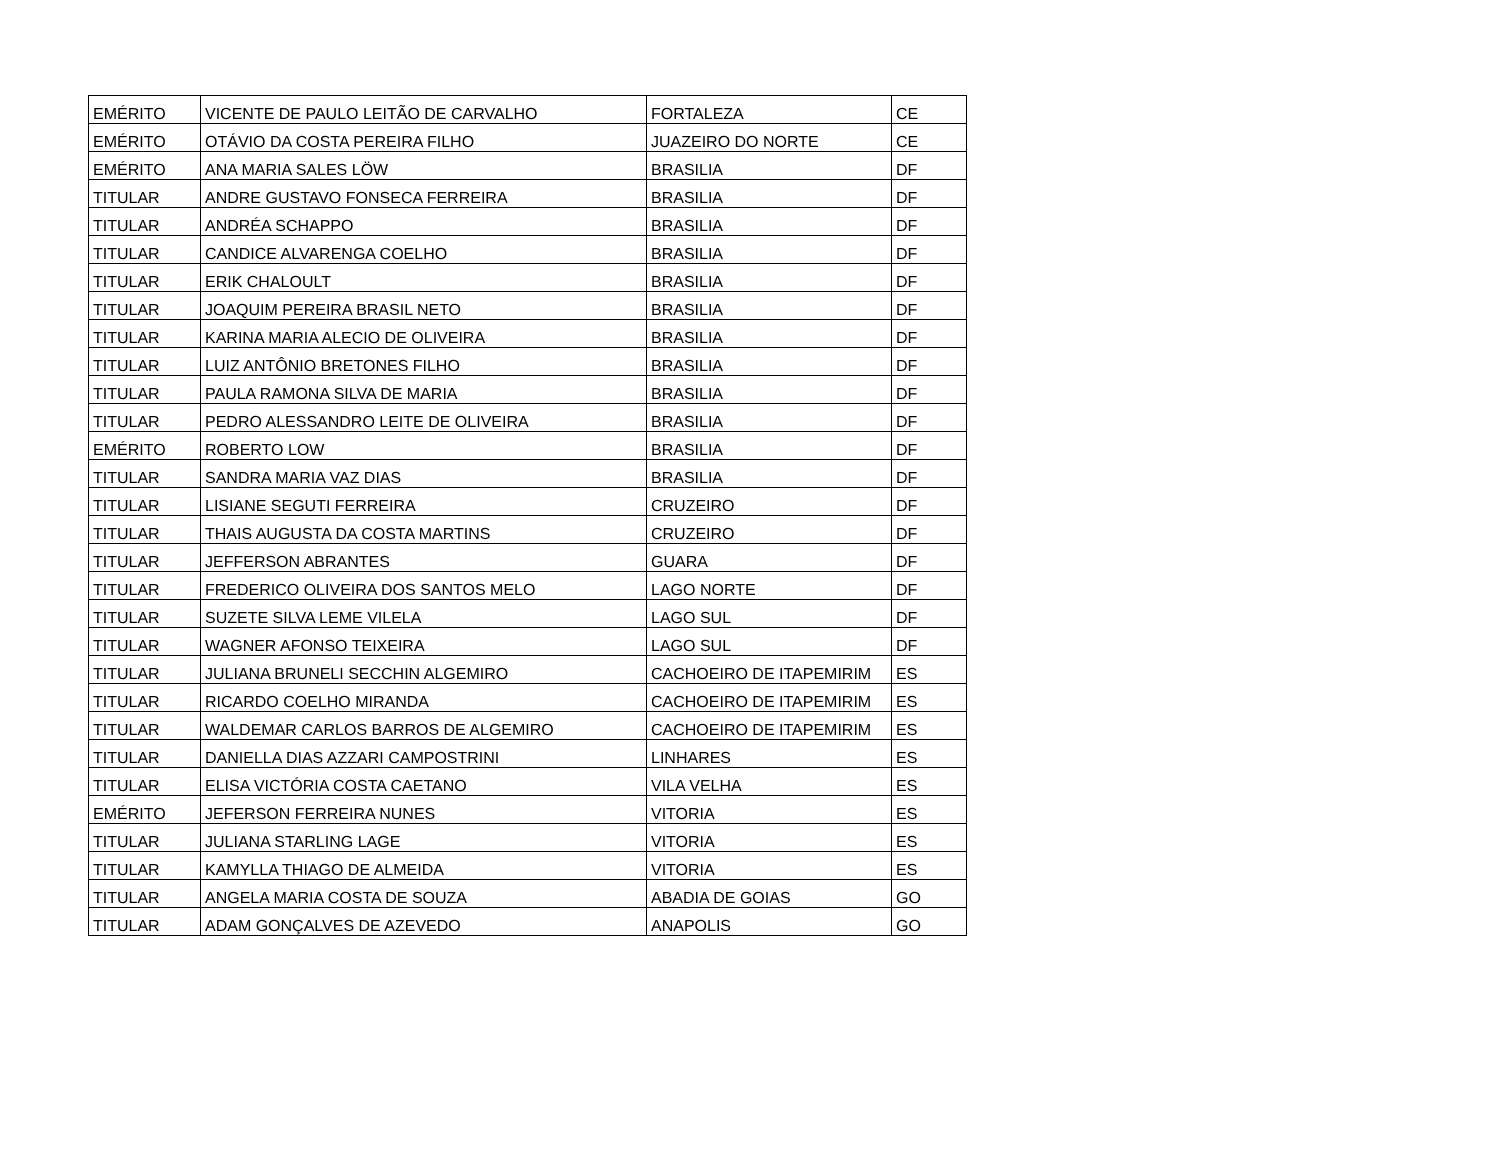| EMÉRITO | VICENTE DE PAULO LEITÃO DE CARVALHO | FORTALEZA | CE |
| EMÉRITO | OTÁVIO DA COSTA PEREIRA FILHO | JUAZEIRO DO NORTE | CE |
| EMÉRITO | ANA MARIA SALES LÖW | BRASILIA | DF |
| TITULAR | ANDRE GUSTAVO FONSECA FERREIRA | BRASILIA | DF |
| TITULAR | ANDRÉA SCHAPPO | BRASILIA | DF |
| TITULAR | CANDICE ALVARENGA COELHO | BRASILIA | DF |
| TITULAR | ERIK CHALOULT | BRASILIA | DF |
| TITULAR | JOAQUIM PEREIRA BRASIL NETO | BRASILIA | DF |
| TITULAR | KARINA MARIA ALECIO DE OLIVEIRA | BRASILIA | DF |
| TITULAR | LUIZ ANTÔNIO BRETONES FILHO | BRASILIA | DF |
| TITULAR | PAULA RAMONA SILVA DE MARIA | BRASILIA | DF |
| TITULAR | PEDRO ALESSANDRO LEITE DE OLIVEIRA | BRASILIA | DF |
| EMÉRITO | ROBERTO LOW | BRASILIA | DF |
| TITULAR | SANDRA MARIA VAZ DIAS | BRASILIA | DF |
| TITULAR | LISIANE SEGUTI FERREIRA | CRUZEIRO | DF |
| TITULAR | THAIS AUGUSTA DA COSTA MARTINS | CRUZEIRO | DF |
| TITULAR | JEFFERSON ABRANTES | GUARA | DF |
| TITULAR | FREDERICO OLIVEIRA DOS SANTOS MELO | LAGO NORTE | DF |
| TITULAR | SUZETE SILVA LEME VILELA | LAGO SUL | DF |
| TITULAR | WAGNER AFONSO TEIXEIRA | LAGO SUL | DF |
| TITULAR | JULIANA BRUNELI SECCHIN ALGEMIRO | CACHOEIRO DE ITAPEMIRIM | ES |
| TITULAR | RICARDO COELHO MIRANDA | CACHOEIRO DE ITAPEMIRIM | ES |
| TITULAR | WALDEMAR CARLOS BARROS DE ALGEMIRO | CACHOEIRO DE ITAPEMIRIM | ES |
| TITULAR | DANIELLA DIAS AZZARI CAMPOSTRINI | LINHARES | ES |
| TITULAR | ELISA VICTÓRIA COSTA CAETANO | VILA VELHA | ES |
| EMÉRITO | JEFERSON FERREIRA NUNES | VITORIA | ES |
| TITULAR | JULIANA STARLING LAGE | VITORIA | ES |
| TITULAR | KAMYLLA THIAGO DE ALMEIDA | VITORIA | ES |
| TITULAR | ANGELA MARIA COSTA DE SOUZA | ABADIA DE GOIAS | GO |
| TITULAR | ADAM GONÇALVES DE AZEVEDO | ANAPOLIS | GO |